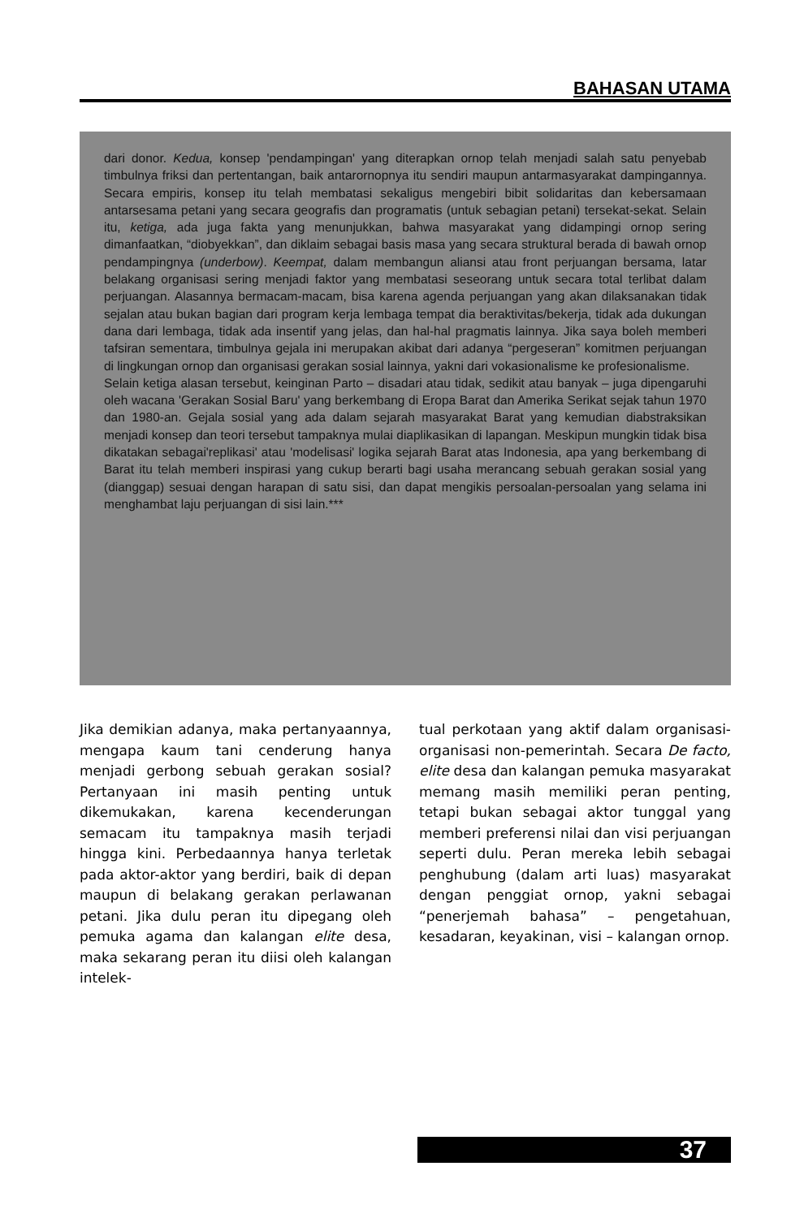BAHASAN UTAMA
dari donor. Kedua, konsep 'pendampingan' yang diterapkan ornop telah menjadi salah satu penyebab timbulnya friksi dan pertentangan, baik antarornopnya itu sendiri maupun antarmasyarakat dampingannya. Secara empiris, konsep itu telah membatasi sekaligus mengebiri bibit solidaritas dan kebersamaan antarsesama petani yang secara geografis dan programatis (untuk sebagian petani) tersekat-sekat. Selain itu, ketiga, ada juga fakta yang menunjukkan, bahwa masyarakat yang didampingi ornop sering dimanfaatkan, “diobyekkan”, dan diklaim sebagai basis masa yang secara struktural berada di bawah ornop pendampingnya (underbow). Keempat, dalam membangun aliansi atau front perjuangan bersama, latar belakang organisasi sering menjadi faktor yang membatasi seseorang untuk secara total terlibat dalam perjuangan. Alasannya bermacam-macam, bisa karena agenda perjuangan yang akan dilaksanakan tidak sejalan atau bukan bagian dari program kerja lembaga tempat dia beraktivitas/bekerja, tidak ada dukungan dana dari lembaga, tidak ada insentif yang jelas, dan hal-hal pragmatis lainnya. Jika saya boleh memberi tafsiran sementara, timbulnya gejala ini merupakan akibat dari adanya “pergeseran” komitmen perjuangan di lingkungan ornop dan organisasi gerakan sosial lainnya, yakni dari vokasionalisme ke profesionalisme.
Selain ketiga alasan tersebut, keinginan Parto – disadari atau tidak, sedikit atau banyak – juga dipengaruhi oleh wacana 'Gerakan Sosial Baru' yang berkembang di Eropa Barat dan Amerika Serikat sejak tahun 1970 dan 1980-an. Gejala sosial yang ada dalam sejarah masyarakat Barat yang kemudian diabstraksikan menjadi konsep dan teori tersebut tampaknya mulai diaplikasikan di lapangan. Meskipun mungkin tidak bisa dikatakan sebagai'replikasi' atau 'modelisasi' logika sejarah Barat atas Indonesia, apa yang berkembang di Barat itu telah memberi inspirasi yang cukup berarti bagi usaha merancang sebuah gerakan sosial yang (dianggap) sesuai dengan harapan di satu sisi, dan dapat mengikis persoalan-persoalan yang selama ini menghambat laju perjuangan di sisi lain.***
Jika demikian adanya, maka pertanyaannya, mengapa kaum tani cenderung hanya menjadi gerbong sebuah gerakan sosial? Pertanyaan ini masih penting untuk dikemukakan, karena kecenderungan semacam itu tampaknya masih terjadi hingga kini. Perbedaannya hanya terletak pada aktor-aktor yang berdiri, baik di depan maupun di belakang gerakan perlawanan petani. Jika dulu peran itu dipegang oleh pemuka agama dan kalangan elite desa, maka sekarang peran itu diisi oleh kalangan intelek-
tual perkotaan yang aktif dalam organisasi-organisasi non-pemerintah. Secara De facto, elite desa dan kalangan pemuka masyarakat memang masih memiliki peran penting, tetapi bukan sebagai aktor tunggal yang memberi preferensi nilai dan visi perjuangan seperti dulu. Peran mereka lebih sebagai penghubung (dalam arti luas) masyarakat dengan penggiat ornop, yakni sebagai “penerjemah bahasa” – pengetahuan, kesadaran, keyakinan, visi – kalangan ornop.
37